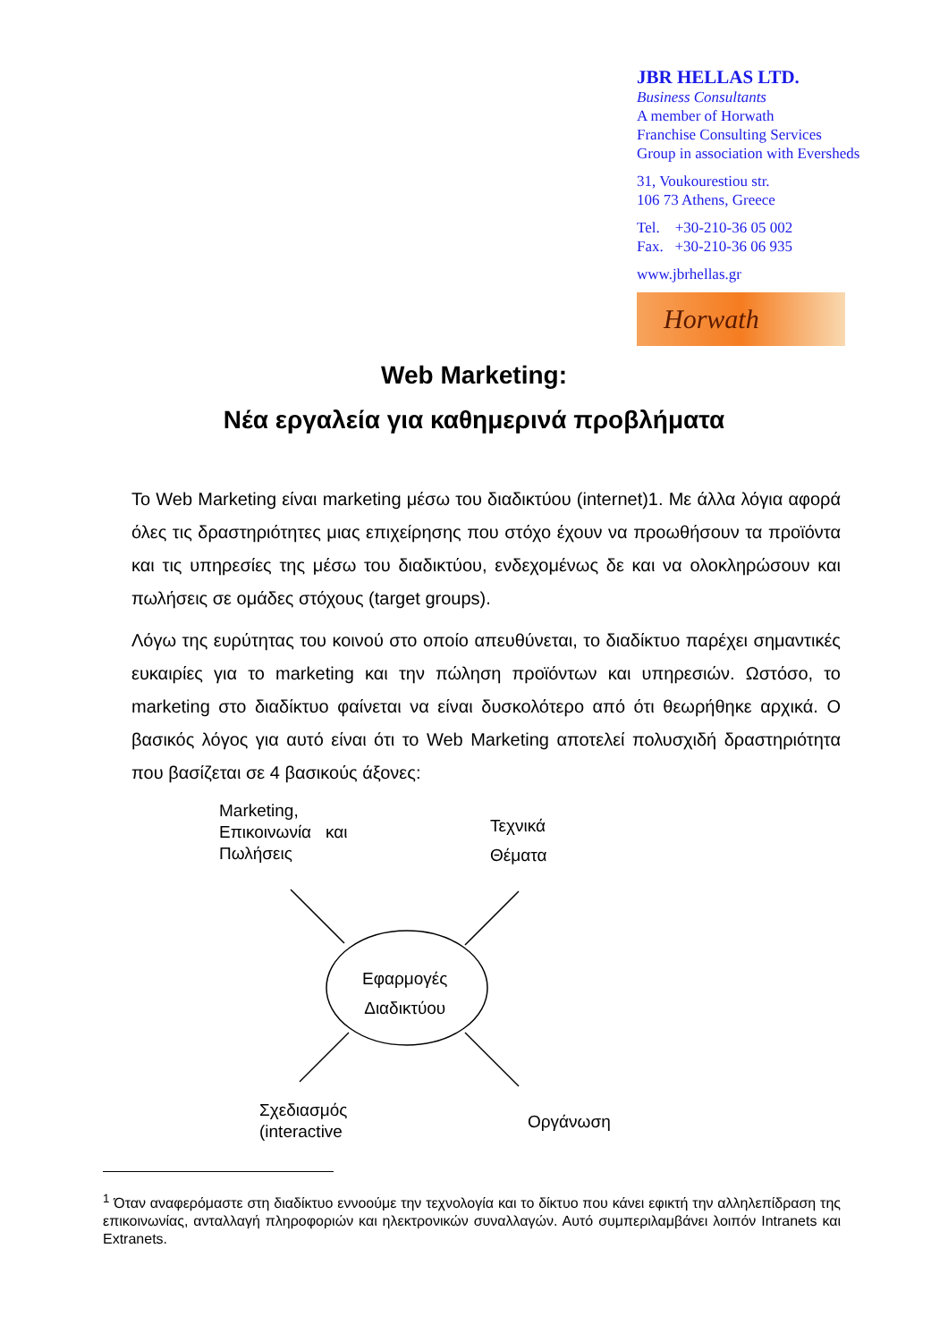JBR HELLAS LTD.
Business Consultants
A member of Horwath
Franchise Consulting Services
Group in association with Eversheds
31, Voukourestiou str.
106 73 Athens, Greece
Tel. +30-210-36 05 002
Fax. +30-210-36 06 935
www.jbrhellas.gr
Horwath
Web Marketing:
Νέα εργαλεία για καθημερινά προβλήματα
Το Web Marketing είναι marketing μέσω του διαδικτύου (internet)1. Με άλλα λόγια αφορά όλες τις δραστηριότητες μιας επιχείρησης που στόχο έχουν να προωθήσουν τα προϊόντα και τις υπηρεσίες της μέσω του διαδικτύου, ενδεχομένως δε και να ολοκληρώσουν και πωλήσεις σε ομάδες στόχους (target groups).
Λόγω της ευρύτητας του κοινού στο οποίο απευθύνεται, το διαδίκτυο παρέχει σημαντικές ευκαιρίες για το marketing και την πώληση προϊόντων και υπηρεσιών. Ωστόσο, το marketing στο διαδίκτυο φαίνεται να είναι δυσκολότερο από ότι θεωρήθηκε αρχικά. Ο βασικός λόγος για αυτό είναι ότι το Web Marketing αποτελεί πολυσχιδή δραστηριότητα που βασίζεται σε 4 βασικούς άξονες:
Marketing,
Επικοινωνία και
Πωλήσεις
Τεχνικά
Θέματα
Εφαρμογές
Διαδικτύου
Σχεδιασμός
(interactive
Οργάνωση
<sup>1</sup> Όταν αναφερόμαστε στη διαδίκτυο εννοούμε την τεχνολογία και το δίκτυο που κάνει εφικτή την αλληλεπίδραση της επικοινωνίας, ανταλλαγή πληροφοριών και ηλεκτρονικών συναλλαγών. Αυτό συμπεριλαμβάνει λοιπόν Intranets και Extranets.